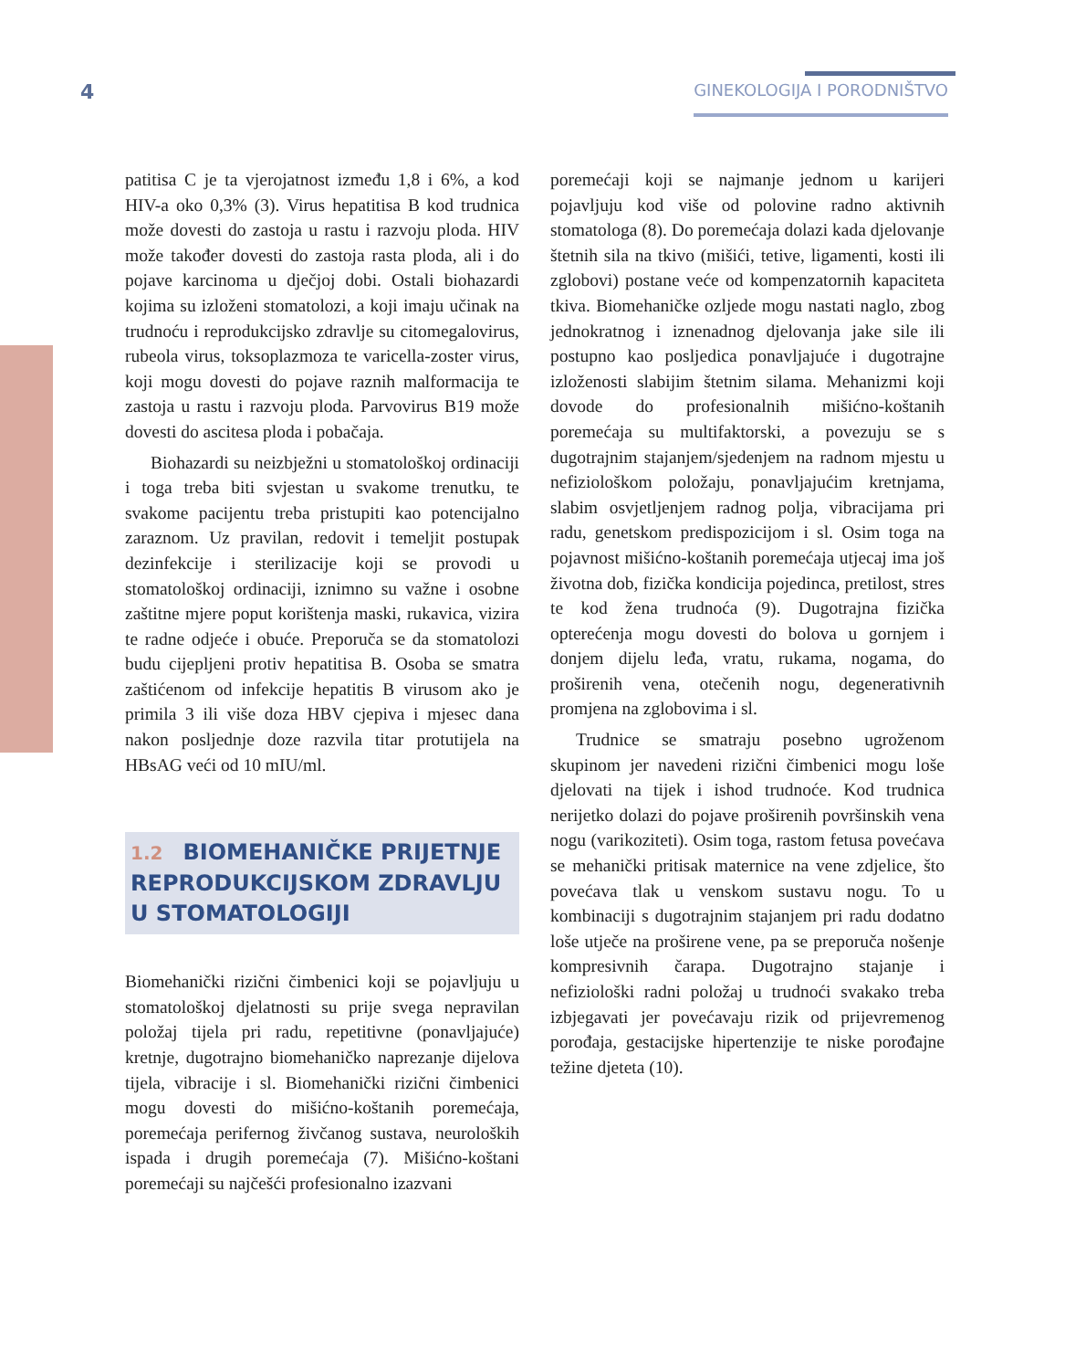4
GINEKOLOGIJA I PORODNIŠTVO
patitisa C je ta vjerojatnost između 1,8 i 6%, a kod HIV-a oko 0,3% (3). Virus hepatitisa B kod trudnica može dovesti do zastoja u rastu i razvoju ploda. HIV može također dovesti do zastoja rasta ploda, ali i do pojave karcinoma u dječjoj dobi. Ostali biohazardi kojima su izloženi stomatolozi, a koji imaju učinak na trudnoću i reprodukcijsko zdravlje su citomegalovirus, rubeola virus, toksoplazmoza te varicella-zoster virus, koji mogu dovesti do pojave raznih malformacija te zastoja u rastu i razvoju ploda. Parvovirus B19 može dovesti do ascitesa ploda i pobačaja.
Biohazardi su neizbježni u stomatološkoj ordinaciji i toga treba biti svjestan u svakome trenutku, te svakome pacijentu treba pristupiti kao potencijalno zaraznom. Uz pravilan, redovit i temeljit postupak dezinfekcije i sterilizacije koji se provodi u stomatološkoj ordinaciji, iznimno su važne i osobne zaštitne mjere poput korištenja maski, rukavica, vizira te radne odjeće i obuće. Preporuča se da stomatolozi budu cijepljeni protiv hepatitisa B. Osoba se smatra zaštićenom od infekcije hepatitis B virusom ako je primila 3 ili više doza HBV cjepiva i mjesec dana nakon posljednje doze razvila titar protutijela na HBsAG veći od 10 mIU/ml.
1.2 BIOMEHANIČKE PRIJETNJE REPRODUKCIJSKOM ZDRAVLJU U STOMATOLOGIJI
Biomehanički rizični čimbenici koji se pojavljuju u stomatološkoj djelatnosti su prije svega nepravilan položaj tijela pri radu, repetitivne (ponavljajuće) kretnje, dugotrajno biomehaničko naprezanje dijelova tijela, vibracije i sl. Biomehanički rizični čimbenici mogu dovesti do mišićno-koštanih poremećaja, poremećaja perifernog živčanog sustava, neuroloških ispada i drugih poremećaja (7). Mišićno-koštani poremećaji su najčešći profesionalno izazvani
poremećaji koji se najmanje jednom u karijeri pojavljuju kod više od polovine radno aktivnih stomatologa (8). Do poremećaja dolazi kada djelovanje štetnih sila na tkivo (mišići, tetive, ligamenti, kosti ili zglobovi) postane veće od kompenzatornih kapaciteta tkiva. Biomehaničke ozljede mogu nastati naglo, zbog jednokratnog i iznenadnog djelovanja jake sile ili postupno kao posljedica ponavljajuće i dugotrajne izloženosti slabijim štetnim silama. Mehanizmi koji dovode do profesionalnih mišićno-koštanih poremećaja su multifaktorski, a povezuju se s dugotrajnim stajanjem/sjedenjem na radnom mjestu u nefiziološkom položaju, ponavljajućim kretnjama, slabim osvjetljenjem radnog polja, vibracijama pri radu, genetskom predispozicijom i sl. Osim toga na pojavnost mišićno-koštanih poremećaja utjecaj ima još životna dob, fizička kondicija pojedinca, pretilost, stres te kod žena trudnoća (9). Dugotrajna fizička opterećenja mogu dovesti do bolova u gornjem i donjem dijelu leđa, vratu, rukama, nogama, do proširenih vena, otečenih nogu, degenerativnih promjena na zglobovima i sl.
Trudnice se smatraju posebno ugroženom skupinom jer navedeni rizični čimbenici mogu loše djelovati na tijek i ishod trudnoće. Kod trudnica nerijetko dolazi do pojave proširenih površinskih vena nogu (varikoziteti). Osim toga, rastom fetusa povećava se mehanički pritisak maternice na vene zdjelice, što povećava tlak u venskom sustavu nogu. To u kombinaciji s dugotrajnim stajanjem pri radu dodatno loše utječe na proširene vene, pa se preporuča nošenje kompresivnih čarapa. Dugotrajno stajanje i nefiziološki radni položaj u trudnoći svakako treba izbjegavati jer povećavaju rizik od prijevremenog porođaja, gestacijske hipertenzije te niske porođajne težine djeteta (10).